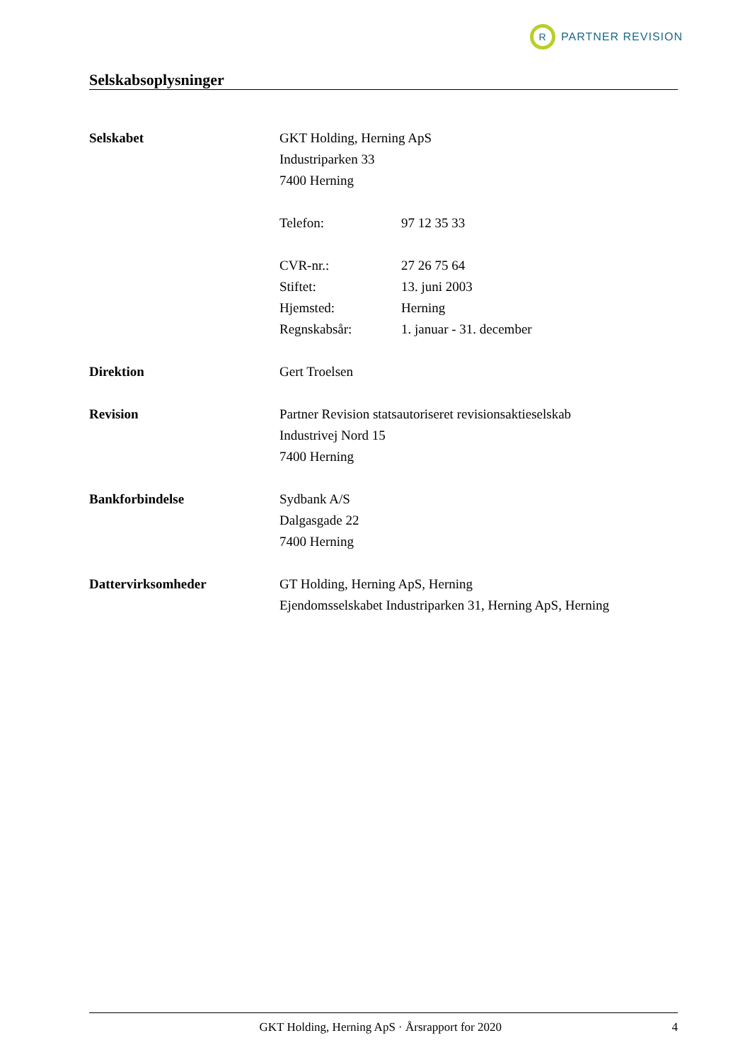R
PARTNER REVISION
Selskabsoplysninger
Selskabet
GKT Holding, Herning ApS
Industriparken 33
7400 Herning
Telefon: 97 12 35 33
CVR-nr.: 27 26 75 64
Stiftet: 13. juni 2003
Hjemsted: Herning
Regnskabsår: 1. januar - 31. december
Direktion
Gert Troelsen
Revision
Partner Revision statsautoriseret revisionsaktieselskab
Industrivej Nord 15
7400 Herning
Bankforbindelse
Sydbank A/S
Dalgasgade 22
7400 Herning
Dattervirksomheder
GT Holding, Herning ApS, Herning
Ejendomsselskabet Industriparken 31, Herning ApS, Herning
GKT Holding, Herning ApS · Årsrapport for 2020 4